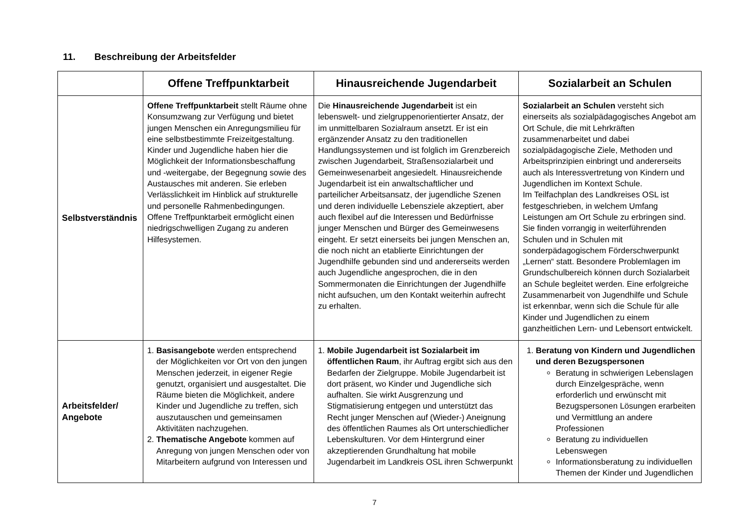11. Beschreibung der Arbeitsfelder
| | Offene Treffpunktarbeit | Hinausreichende Jugendarbeit | Sozialarbeit an Schulen |
| --- | --- | --- | --- |
| Selbstverständnis | Offene Treffpunktarbeit stellt Räume ohne Konsumzwang zur Verfügung und bietet jungen Menschen ein Anregungsmilieu für eine selbstbestimmte Freizeitgestaltung. Kinder und Jugendliche haben hier die Möglichkeit der Informationsbeschaffung und -weitergabe, der Begegnung sowie des Austausches mit anderen. Sie erleben Verlässlichkeit im Hinblick auf strukturelle und personelle Rahmenbedingungen. Offene Treffpunktarbeit ermöglicht einen niedrigschwelligen Zugang zu anderen Hilfesystemen. | Die Hinausreichende Jugendarbeit ist ein lebenswelt- und zielgruppenorientierter Ansatz, der im unmittelbaren Sozialraum ansetzt. Er ist ein ergänzender Ansatz zu den traditionellen Handlungssystemen und ist folglich im Grenzbereich zwischen Jugendarbeit, Straßensozialarbeit und Gemeinwesenarbeit angesiedelt. Hinausreichende Jugendarbeit ist ein anwaltschaftlicher und parteilicher Arbeitsansatz, der jugendliche Szenen und deren individuelle Lebensziele akzeptiert, aber auch flexibel auf die Interessen und Bedürfnisse junger Menschen und Bürger des Gemeinwesens eingeht. Er setzt einerseits bei jungen Menschen an, die noch nicht an etablierte Einrichtungen der Jugendhilfe gebunden sind und andererseits werden auch Jugendliche angesprochen, die in den Sommermonaten die Einrichtungen der Jugendhilfe nicht aufsuchen, um den Kontakt weiterhin aufrecht zu erhalten. | Sozialarbeit an Schulen versteht sich einerseits als sozialpädagogisches Angebot am Ort Schule, die mit Lehrkräften zusammenarbeitet und dabei sozialpädagogische Ziele, Methoden und Arbeitsprinzipien einbringt und andererseits auch als Interessvertretung von Kindern und Jugendlichen im Kontext Schule. Im Teilfachplan des Landkreises OSL ist festgeschrieben, in welchem Umfang Leistungen am Ort Schule zu erbringen sind. Sie finden vorrangig in weiterführenden Schulen und in Schulen mit sonderpädagogischem Förderschwerpunkt „Lernen“ statt. Besondere Problemlagen im Grundschulbereich können durch Sozialarbeit an Schule begleitet werden. Eine erfolgreiche Zusammenarbeit von Jugendhilfe und Schule ist erkennbar, wenn sich die Schule für alle Kinder und Jugendlichen zu einem ganzheitlichen Lern- und Lebensort entwickelt. |
| Arbeitsfelder/ Angebote | 1. Basisangebote werden entsprechend der Möglichkeiten vor Ort von den jungen Menschen jederzeit, in eigener Regie genutzt, organisiert und ausgestaltet. Die Räume bieten die Möglichkeit, andere Kinder und Jugendliche zu treffen, sich auszutauschen und gemeinsamen Aktivitäten nachzugehen. 2. Thematische Angebote kommen auf Anregung von jungen Menschen oder von Mitarbeitern aufgrund von Interessen und | 1. Mobile Jugendarbeit ist Sozialarbeit im öffentlichen Raum , ihr Auftrag ergibt sich aus den Bedarfen der Zielgruppe. Mobile Jugendarbeit ist dort präsent, wo Kinder und Jugendliche sich aufhalten. Sie wirkt Ausgrenzung und Stigmatisierung entgegen und unterstützt das Recht junger Menschen auf (Wieder-) Aneignung des öffentlichen Raumes als Ort unterschiedlicher Lebenskulturen. Vor dem Hintergrund einer akzeptierenden Grundhaltung hat mobile Jugendarbeit im Landkreis OSL ihren Schwerpunkt | 1. Beratung von Kindern und Jugendlichen und deren Bezugspersonen Beratung in schwierigen Lebenslagen durch Einzelgespräche, wenn erforderlich und erwünscht mit Bezugspersonen Lösungen erarbeiten und Vermittlung an andere Professionen Beratung zu individuellen Lebenswegen Informationsberatung zu individuellen Themen der Kinder und Jugendlichen |
7